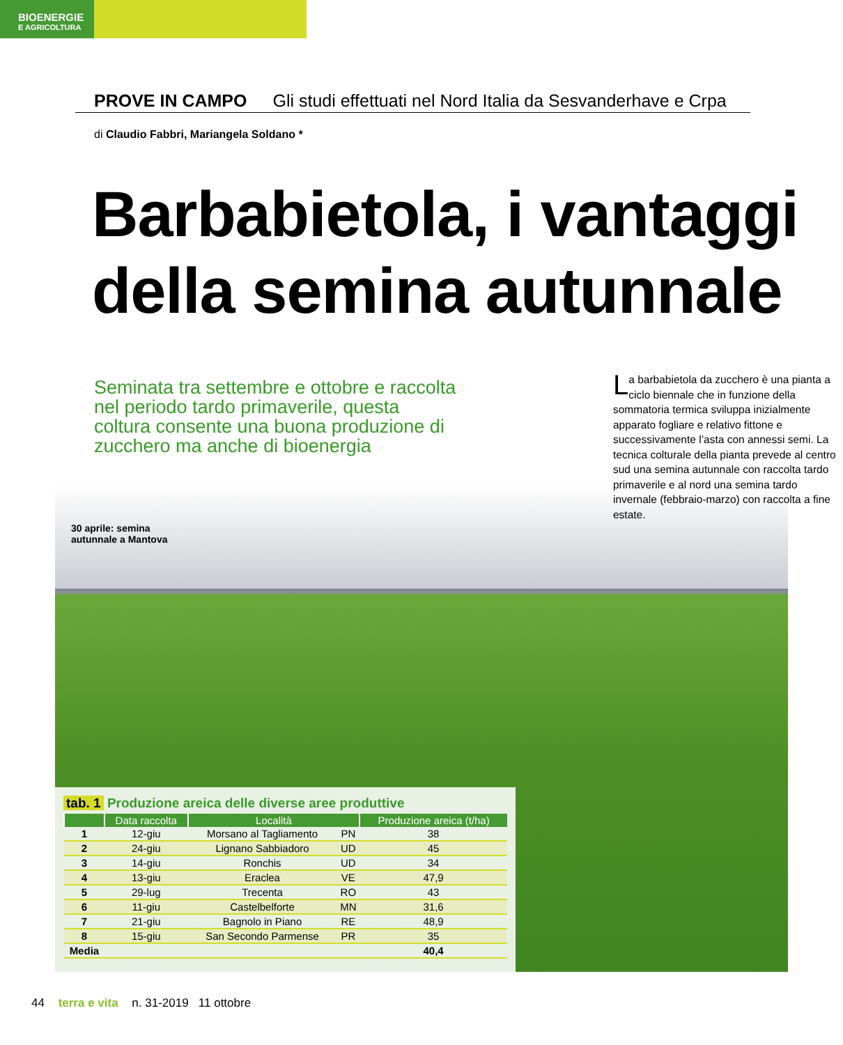BIOENERGIE
E AGRICOLTURA
PROVE IN CAMPO Gli studi effettuati nel Nord Italia da Sesvanderhave e Crpa
di Claudio Fabbri, Mariangela Soldano *
Barbabietola, i vantaggi
della semina autunnale
Seminata tra settembre e ottobre e raccolta nel periodo tardo primaverile, questa coltura consente una buona produzione di zucchero ma anche di bioenergia
La barbabietola da zucchero è una pianta a ciclo biennale che in funzione della sommatoria termica sviluppa inizialmente apparato fogliare e relativo fittone e successivamente l’asta con annessi semi. La tecnica colturale della pianta prevede al centro sud una semina autunnale con raccolta tardo primaverile e al nord una semina tardo invernale (febbraio-marzo) con raccolta a fine estate.
30 aprile: semina
autunnale a Mantova
tab. 1 Produzione areica delle diverse aree produttive
| | Data raccolta | Località | | Produzione areica (t/ha) |
| --- | --- | --- | --- | --- |
| 1 | 12-giu | Morsano al Tagliamento | PN | 38 |
| 2 | 24-giu | Lignano Sabbiadoro | UD | 45 |
| 3 | 14-giu | Ronchis | UD | 34 |
| 4 | 13-giu | Eraclea | VE | 47,9 |
| 5 | 29-lug | Trecenta | RO | 43 |
| 6 | 11-giu | Castelbelforte | MN | 31,6 |
| 7 | 21-giu | Bagnolo in Piano | RE | 48,9 |
| 8 | 15-giu | San Secondo Parmense | PR | 35 |
| Media | | | | 40,4 |
44 terra e vita n. 31-2019 11 ottobre